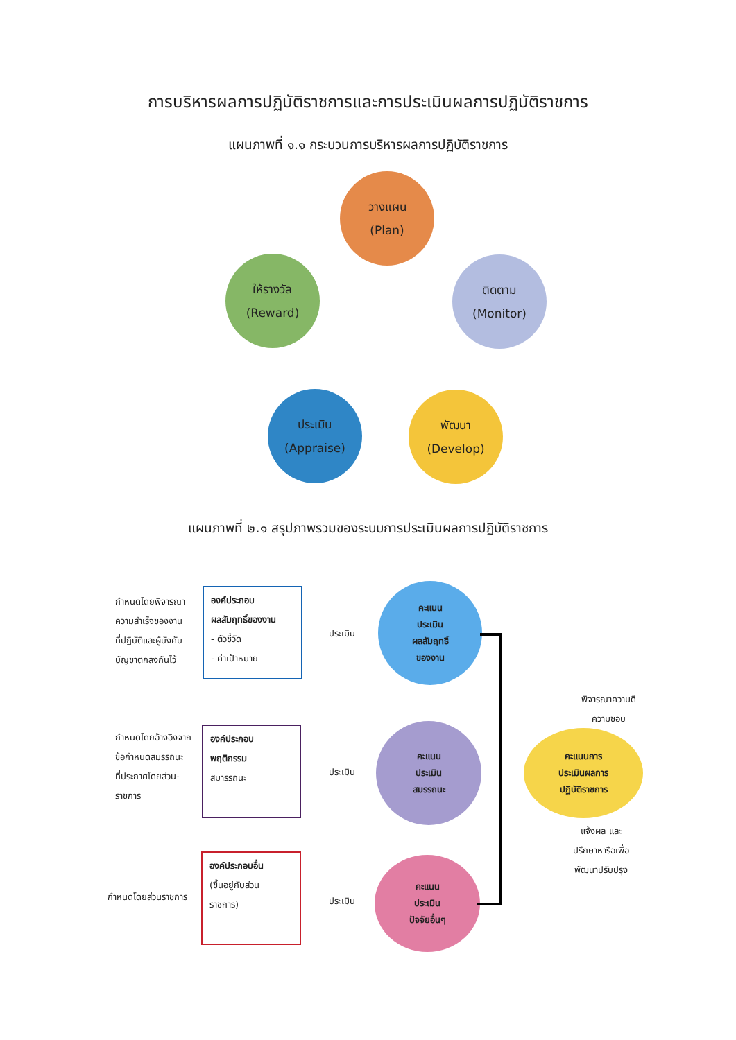การบริหารผลการปฏิบัติราชการและการประเมินผลการปฏิบัติราชการ
แผนภาพที่ ๑.๑ กระบวนการบริหารผลการปฏิบัติราชการ
วางแผน
(Plan)
ติดตาม
(Monitor)
พัฒนา
(Develop)
ประเมิน
(Appraise)
ให้รางวัล
(Reward)
แผนภาพที่ ๒.๑ สรุปภาพรวมของระบบการประเมินผลการปฏิบัติราชการ
กำหนดโดยพิจารณา
ความสำเร็จของงาน
ที่ปฏิบัติและผู้บังคับ
บัญชาตกลงกันไว้
องค์ประกอบ
ผลสัมฤทธิ์ของงาน
- ตัวชี้วัด
- ค่าเป้าหมาย
ประเมิน
คะแนน
ประเมิน
ผลสัมฤทธิ์
ของงาน
กำหนดโดยอ้างอิงจาก
ข้อกำหนดสมรรถนะ
ที่ประกาศโดยส่วน-
ราชการ
องค์ประกอบ
พฤติกรรม
สมารรถนะ
ประเมิน
คะแนน
ประเมิน
สมรรถนะ
กำหนดโดยส่วนราชการ
องค์ประกอบอื่น
(ขึ้นอยู่กับส่วน
ราชการ)
ประเมิน
คะแนน
ประเมิน
ปัจจัยอื่นๆ
คะแนนการ
ประเมินผลการ
ปฏิบัติราชการ
พิจารณาความดี
ความชอบ
แจ้งผล และ
ปรึกษาหารือเพื่อ
พัฒนาปรับปรุง